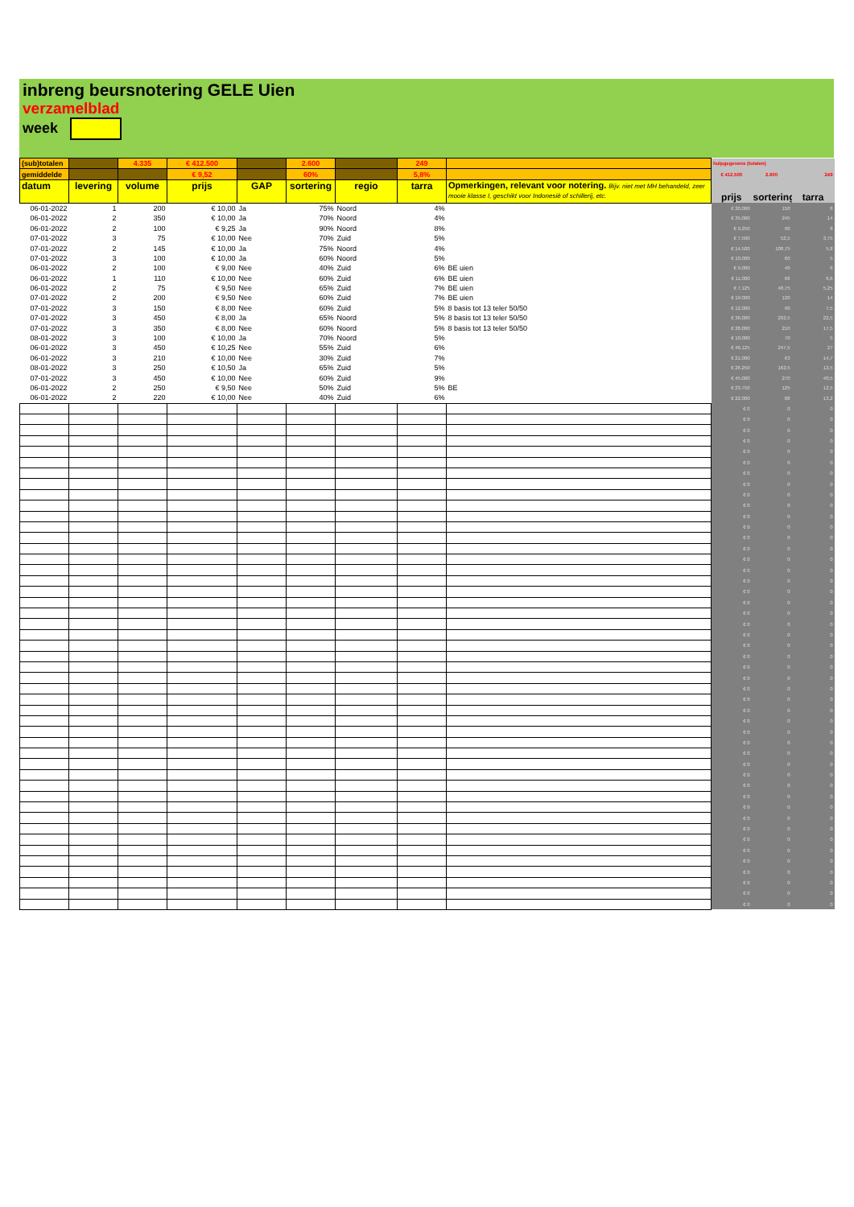inbreng beursnotering GELE Uien
verzamelblad
week
| (sub)totalen | | 4.335 | € 412.500 | | 2.600 | | 249 | | hulpgegevens (totalen) | | |
| gemiddelde | | | € 9,52 | | 60% | | 5,8% | | € 412.500 | 2.600 | 249 |
| datum | levering | volume | prijs | GAP | sortering | regio | tarra | Opmerkingen, relevant voor notering. Bijv. niet met MH behandeld, zeer mooie klasse I, geschikt voor Indonesië of schillerij, etc. | prijs | sortering | tarra |
| 06-01-2022 | 1 | 200 | € 10,00 | Ja | 75% | Noord | 4% | | € 20.000 | 150 | 8 |
| 06-01-2022 | 2 | 350 | € 10,00 | Ja | 70% | Noord | 4% | | € 35.000 | 245 | 14 |
| 06-01-2022 | 2 | 100 | € 9,25 | Ja | 90% | Noord | 8% | | € 9.250 | 90 | 8 |
| 07-01-2022 | 3 | 75 | € 10,00 | Nee | 70% | Zuid | 5% | | € 7.500 | 52,5 | 3,75 |
| 07-01-2022 | 2 | 145 | € 10,00 | Ja | 75% | Noord | 4% | | € 14.500 | 108,75 | 5,8 |
| 07-01-2022 | 3 | 100 | € 10,00 | Ja | 60% | Noord | 5% | | € 10.000 | 60 | 5 |
| 06-01-2022 | 2 | 100 | € 9,00 | Nee | 40% | Zuid | 6% | BE uien | € 9.000 | 40 | 6 |
| 06-01-2022 | 1 | 110 | € 10,00 | Nee | 60% | Zuid | 6% | BE uien | € 11.000 | 66 | 6,6 |
| 06-01-2022 | 2 | 75 | € 9,50 | Nee | 65% | Zuid | 7% | BE uien | € 7.125 | 48,75 | 5,25 |
| 07-01-2022 | 2 | 200 | € 9,50 | Nee | 60% | Zuid | 7% | BE uien | € 19.000 | 120 | 14 |
| 07-01-2022 | 3 | 150 | € 8,00 | Nee | 60% | Zuid | 5% | 8 basis tot 13 teler 50/50 | € 12.000 | 90 | 7,5 |
| 07-01-2022 | 3 | 450 | € 8,00 | Ja | 65% | Noord | 5% | 8 basis tot 13 teler 50/50 | € 36.000 | 292,5 | 22,5 |
| 07-01-2022 | 3 | 350 | € 8,00 | Nee | 60% | Noord | 5% | 8 basis tot 13 teler 50/50 | € 28.000 | 210 | 17,5 |
| 08-01-2022 | 3 | 100 | € 10,00 | Ja | 70% | Noord | 5% | | € 10.000 | 70 | 5 |
| 06-01-2022 | 3 | 450 | € 10,25 | Nee | 55% | Zuid | 6% | | € 46.125 | 247,5 | 27 |
| 06-01-2022 | 3 | 210 | € 10,00 | Nee | 30% | Zuid | 7% | | € 21.000 | 63 | 14,7 |
| 08-01-2022 | 3 | 250 | € 10,50 | Ja | 65% | Zuid | 5% | | € 26.250 | 162,5 | 12,5 |
| 07-01-2022 | 3 | 450 | € 10,00 | Nee | 60% | Zuid | 9% | | € 45.000 | 270 | 40,5 |
| 06-01-2022 | 2 | 250 | € 9,50 | Nee | 50% | Zuid | 5% | BE | € 23.750 | 125 | 12,5 |
| 06-01-2022 | 2 | 220 | € 10,00 | Nee | 40% | Zuid | 6% | | € 22.000 | 88 | 13,2 |
| | | | | | | | | | € 0 | 0 | 0 |
| | | | | | | | | | € 0 | 0 | 0 |
| | | | | | | | | | € 0 | 0 | 0 |
| | | | | | | | | | € 0 | 0 | 0 |
| | | | | | | | | | € 0 | 0 | 0 |
| | | | | | | | | | € 0 | 0 | 0 |
| | | | | | | | | | € 0 | 0 | 0 |
| | | | | | | | | | € 0 | 0 | 0 |
| | | | | | | | | | € 0 | 0 | 0 |
| | | | | | | | | | € 0 | 0 | 0 |
| | | | | | | | | | € 0 | 0 | 0 |
| | | | | | | | | | € 0 | 0 | 0 |
| | | | | | | | | | € 0 | 0 | 0 |
| | | | | | | | | | € 0 | 0 | 0 |
| | | | | | | | | | € 0 | 0 | 0 |
| | | | | | | | | | € 0 | 0 | 0 |
| | | | | | | | | | € 0 | 0 | 0 |
| | | | | | | | | | € 0 | 0 | 0 |
| | | | | | | | | | € 0 | 0 | 0 |
| | | | | | | | | | € 0 | 0 | 0 |
| | | | | | | | | | € 0 | 0 | 0 |
| | | | | | | | | | € 0 | 0 | 0 |
| | | | | | | | | | € 0 | 0 | 0 |
| | | | | | | | | | € 0 | 0 | 0 |
| | | | | | | | | | € 0 | 0 | 0 |
| | | | | | | | | | € 0 | 0 | 0 |
| | | | | | | | | | € 0 | 0 | 0 |
| | | | | | | | | | € 0 | 0 | 0 |
| | | | | | | | | | € 0 | 0 | 0 |
| | | | | | | | | | € 0 | 0 | 0 |
| | | | | | | | | | € 0 | 0 | 0 |
| | | | | | | | | | € 0 | 0 | 0 |
| | | | | | | | | | € 0 | 0 | 0 |
| | | | | | | | | | € 0 | 0 | 0 |
| | | | | | | | | | € 0 | 0 | 0 |
| | | | | | | | | | € 0 | 0 | 0 |
| | | | | | | | | | € 0 | 0 | 0 |
| | | | | | | | | | € 0 | 0 | 0 |
| | | | | | | | | | € 0 | 0 | 0 |
| | | | | | | | | | € 0 | 0 | 0 |
| | | | | | | | | | € 0 | 0 | 0 |
| | | | | | | | | | € 0 | 0 | 0 |
| | | | | | | | | | € 0 | 0 | 0 |
| | | | | | | | | | € 0 | 0 | 0 |
| | | | | | | | | | € 0 | 0 | 0 |
| | | | | | | | | | € 0 | 0 | 0 |
| | | | | | | | | | € 0 | 0 | 0 |